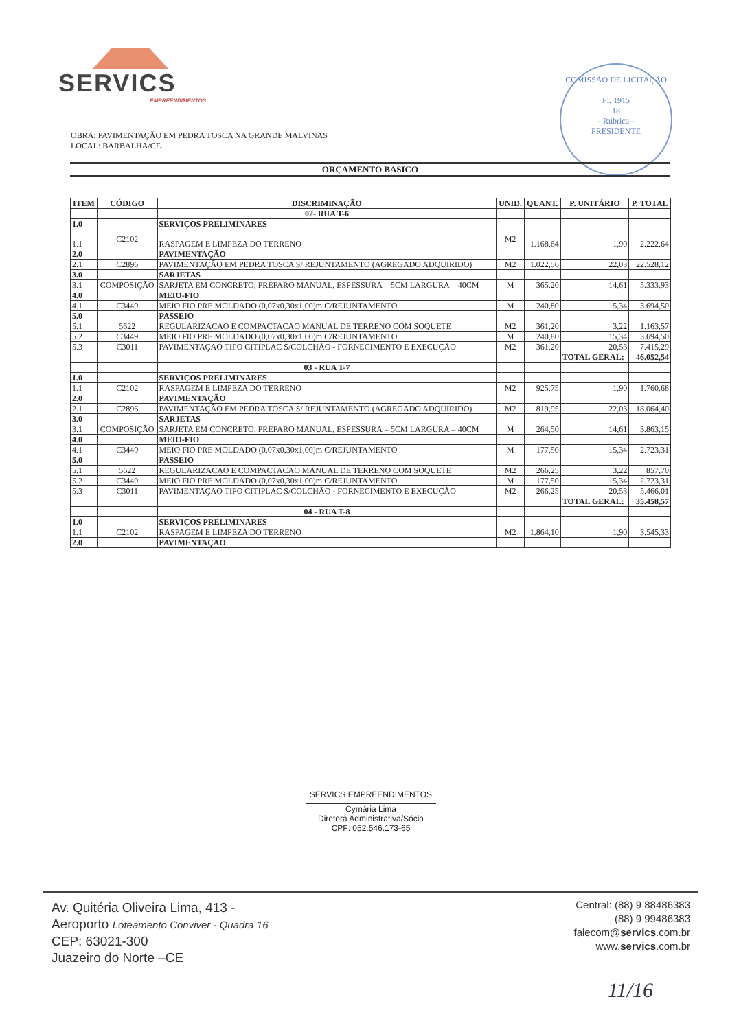SERVICS
EMPREENDIMENTOS
COMISSÃO DE LICITAÇÃO
Fl. 1915
18
- Rúbrica -
PRESIDENTE
OBRA: PAVIMENTAÇÃO EM PEDRA TOSCA NA GRANDE MALVINAS
LOCAL: BARBALHA/CE.
ORÇAMENTO BASICO
| ITEM | CÓDIGO | DISCRIMINAÇÃO | UNID. | QUANT. | P. UNITÁRIO | P. TOTAL |
| --- | --- | --- | --- | --- | --- | --- |
| | | 02- RUA T-6 | | | | |
| 1.0 | | SERVIÇOS PRELIMINARES | | | | |
| 1.1 | C2102 | RASPAGEM E LIMPEZA DO TERRENO | M2 | 1.168,64 | 1,90 | 2.222,64 |
| 2.0 | | PAVIMENTAÇÃO | | | | |
| 2.1 | C2896 | PAVIMENTAÇÃO EM PEDRA TOSCA S/ REJUNTAMENTO (AGREGADO ADQUIRIDO) | M2 | 1.022,56 | 22,03 | 22.528,12 |
| 3.0 | | SARJETAS | | | | |
| 3.1 | COMPOSIÇÃO | SARJETA EM CONCRETO, PREPARO MANUAL, ESPESSURA = 5CM LARGURA = 40CM | M | 365,20 | 14,61 | 5.333,93 |
| 4.0 | | MEIO-FIO | | | | |
| 4.1 | C3449 | MEIO FIO PRE MOLDADO (0,07x0,30x1,00)m C/REJUNTAMENTO | M | 240,80 | 15,34 | 3.694,50 |
| 5.0 | | PASSEIO | | | | |
| 5.1 | 5622 | REGULARIZACAO E COMPACTACAO MANUAL DE TERRENO COM SOQUETE | M2 | 361,20 | 3,22 | 1.163,57 |
| 5.2 | C3449 | MEIO FIO PRE MOLDADO (0,07x0,30x1,00)m C/REJUNTAMENTO | M | 240,80 | 15,34 | 3.694,50 |
| 5.3 | C3011 | PAVIMENTAÇAO TIPO CITIPLAC S/COLCHÃO - FORNECIMENTO E EXECUÇÃO | M2 | 361,20 | 20,53 | 7.415,29 |
| | | | | | TOTAL GERAL: | 46.052,54 |
| | | 03 - RUA T-7 | | | | |
| 1.0 | | SERVIÇOS PRELIMINARES | | | | |
| 1.1 | C2102 | RASPAGEM E LIMPEZA DO TERRENO | M2 | 925,75 | 1,90 | 1.760,68 |
| 2.0 | | PAVIMENTAÇÃO | | | | |
| 2.1 | C2896 | PAVIMENTAÇÃO EM PEDRA TOSCA S/ REJUNTAMENTO (AGREGADO ADQUIRIDO) | M2 | 819,95 | 22,03 | 18.064,40 |
| 3.0 | | SARJETAS | | | | |
| 3.1 | COMPOSIÇÃO | SARJETA EM CONCRETO, PREPARO MANUAL, ESPESSURA = 5CM LARGURA = 40CM | M | 264,50 | 14,61 | 3.863,15 |
| 4.0 | | MEIO-FIO | | | | |
| 4.1 | C3449 | MEIO FIO PRE MOLDADO (0,07x0,30x1,00)m C/REJUNTAMENTO | M | 177,50 | 15,34 | 2.723,31 |
| 5.0 | | PASSEIO | | | | |
| 5.1 | 5622 | REGULARIZACAO E COMPACTACAO MANUAL DE TERRENO COM SOQUETE | M2 | 266,25 | 3,22 | 857,70 |
| 5.2 | C3449 | MEIO FIO PRE MOLDADO (0,07x0,30x1,00)m C/REJUNTAMENTO | M | 177,50 | 15,34 | 2.723,31 |
| 5.3 | C3011 | PAVIMENTAÇAO TIPO CITIPLAC S/COLCHÃO - FORNECIMENTO E EXECUÇÃO | M2 | 266,25 | 20,53 | 5.466,01 |
| | | | | | TOTAL GERAL: | 35.458,57 |
| | | 04 - RUA T-8 | | | | |
| 1.0 | | SERVIÇOS PRELIMINARES | | | | |
| 1.1 | C2102 | RASPAGEM E LIMPEZA DO TERRENO | M2 | 1.864,10 | 1,90 | 3.545,33 |
| 2.0 | | PAVIMENTAÇAO | | | | |
SERVICS EMPREENDIMENTOS
Cymária Lima
Diretora Administrativa/Sócia
CPF: 052.546.173-65
Av. Quitéria Oliveira Lima, 413 -
Aeroporto Loteamento Conviver - Quadra 16
CEP: 63021-300
Juazeiro do Norte –CE
Central: (88) 9 88486383
(88) 9 99486383
falecom@servics.com.br
www.servics.com.br
11/16